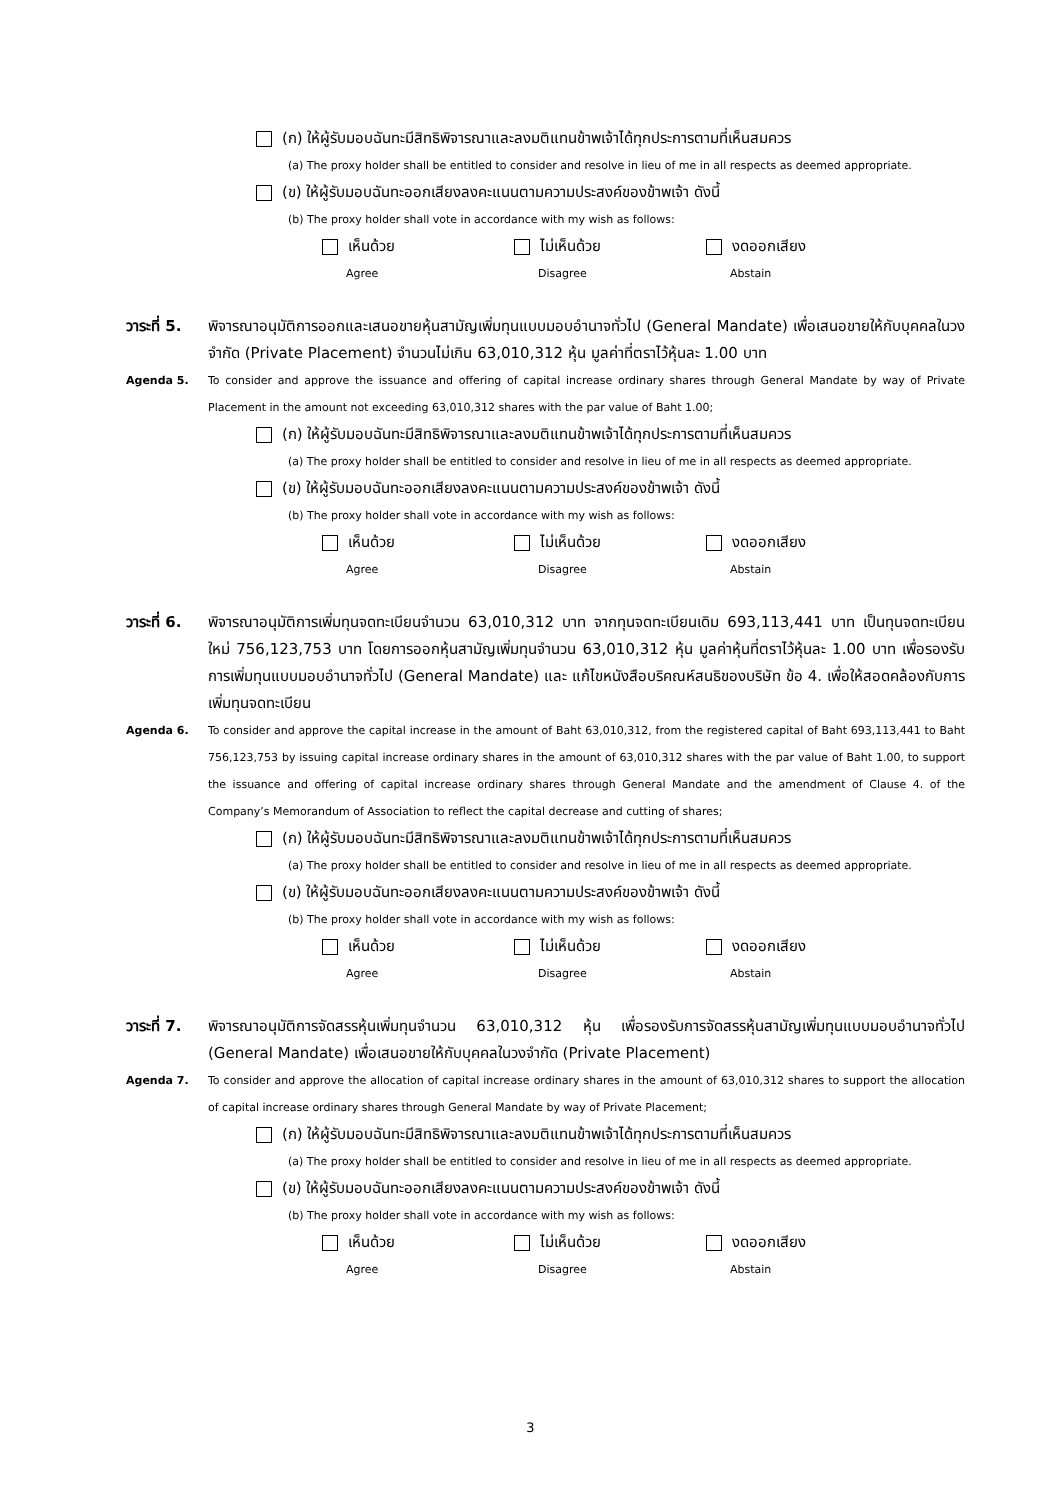(ก) ให้ผู้รับมอบฉันทะมีสิทธิพิจารณาและลงมติแทนข้าพเจ้าได้ทุกประการตามที่เห็นสมควร
(a) The proxy holder shall be entitled to consider and resolve in lieu of me in all respects as deemed appropriate.
(ข) ให้ผู้รับมอบฉันทะออกเสียงลงคะแนนตามความประสงค์ของข้าพเจ้า ดังนี้
(b) The proxy holder shall vote in accordance with my wish as follows:
เห็นด้วย ไม่เห็นด้วย งดออกเสียง
Agree Disagree Abstain
วาระที่ 5.
พิจารณาอนุมัติการออกและเสนอขายหุ้นสามัญเพิ่มทุนแบบมอบอำนาจทั่วไป (General Mandate) เพื่อเสนอขายให้กับบุคคลในวงจำกัด (Private Placement) จำนวนไม่เกิน 63,010,312 หุ้น มูลค่าที่ตราไว้หุ้นละ 1.00 บาท
Agenda 5. To consider and approve the issuance and offering of capital increase ordinary shares through General Mandate by way of Private Placement in the amount not exceeding 63,010,312 shares with the par value of Baht 1.00;
(ก) ให้ผู้รับมอบฉันทะมีสิทธิพิจารณาและลงมติแทนข้าพเจ้าได้ทุกประการตามที่เห็นสมควร
(a) The proxy holder shall be entitled to consider and resolve in lieu of me in all respects as deemed appropriate.
(ข) ให้ผู้รับมอบฉันทะออกเสียงลงคะแนนตามความประสงค์ของข้าพเจ้า ดังนี้
(b) The proxy holder shall vote in accordance with my wish as follows:
เห็นด้วย ไม่เห็นด้วย งดออกเสียง
Agree Disagree Abstain
วาระที่ 6.
พิจารณาอนุมัติการเพิ่มทุนจดทะเบียนจำนวน 63,010,312 บาท จากทุนจดทะเบียนเดิม 693,113,441 บาท เป็นทุนจดทะเบียนใหม่ 756,123,753 บาท โดยการออกหุ้นสามัญเพิ่มทุนจำนวน 63,010,312 หุ้น มูลค่าหุ้นที่ตราไว้หุ้นละ 1.00 บาท เพื่อรองรับการเพิ่มทุนแบบมอบอำนาจทั่วไป (General Mandate) และ แก้ไขหนังสือบริคณห์สนธิของบริษัท ข้อ 4. เพื่อให้สอดคล้องกับการเพิ่มทุนจดทะเบียน
Agenda 6. To consider and approve the capital increase in the amount of Baht 63,010,312, from the registered capital of Baht 693,113,441 to Baht 756,123,753 by issuing capital increase ordinary shares in the amount of 63,010,312 shares with the par value of Baht 1.00, to support the issuance and offering of capital increase ordinary shares through General Mandate and the amendment of Clause 4. of the Company’s Memorandum of Association to reflect the capital decrease and cutting of shares;
(ก) ให้ผู้รับมอบฉันทะมีสิทธิพิจารณาและลงมติแทนข้าพเจ้าได้ทุกประการตามที่เห็นสมควร
(a) The proxy holder shall be entitled to consider and resolve in lieu of me in all respects as deemed appropriate.
(ข) ให้ผู้รับมอบฉันทะออกเสียงลงคะแนนตามความประสงค์ของข้าพเจ้า ดังนี้
(b) The proxy holder shall vote in accordance with my wish as follows:
เห็นด้วย ไม่เห็นด้วย งดออกเสียง
Agree Disagree Abstain
วาระที่ 7.
พิจารณาอนุมัติการจัดสรรหุ้นเพิ่มทุนจำนวน 63,010,312 หุ้น เพื่อรองรับการจัดสรรหุ้นสามัญเพิ่มทุนแบบมอบอำนาจทั่วไป (General Mandate) เพื่อเสนอขายให้กับบุคคลในวงจำกัด (Private Placement)
Agenda 7. To consider and approve the allocation of capital increase ordinary shares in the amount of 63,010,312 shares to support the allocation of capital increase ordinary shares through General Mandate by way of Private Placement;
(ก) ให้ผู้รับมอบฉันทะมีสิทธิพิจารณาและลงมติแทนข้าพเจ้าได้ทุกประการตามที่เห็นสมควร
(a) The proxy holder shall be entitled to consider and resolve in lieu of me in all respects as deemed appropriate.
(ข) ให้ผู้รับมอบฉันทะออกเสียงลงคะแนนตามความประสงค์ของข้าพเจ้า ดังนี้
(b) The proxy holder shall vote in accordance with my wish as follows:
เห็นด้วย ไม่เห็นด้วย งดออกเสียง
Agree Disagree Abstain
3